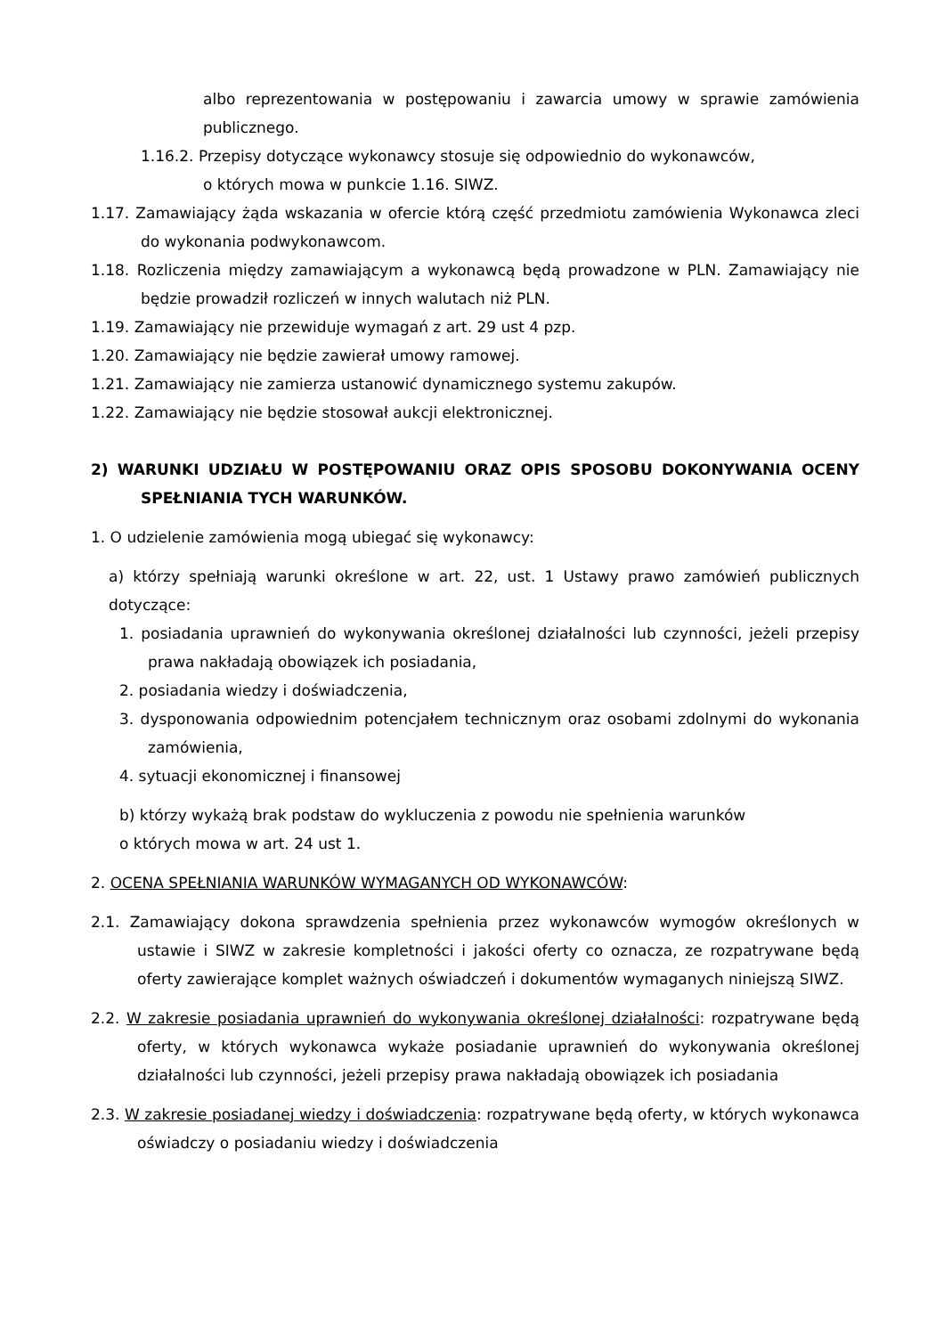albo reprezentowania w postępowaniu i zawarcia umowy w sprawie zamówienia publicznego.
1.16.2. Przepisy dotyczące wykonawcy stosuje się odpowiednio do wykonawców,
o których mowa w punkcie 1.16. SIWZ.
1.17. Zamawiający żąda wskazania w ofercie którą część przedmiotu zamówienia Wykonawca zleci do wykonania podwykonawcom.
1.18. Rozliczenia między zamawiającym a wykonawcą będą prowadzone w PLN. Zamawiający nie będzie prowadził rozliczeń w innych walutach niż PLN.
1.19. Zamawiający nie przewiduje wymagań z art. 29 ust 4 pzp.
1.20. Zamawiający nie będzie zawierał umowy ramowej.
1.21. Zamawiający nie zamierza ustanowić dynamicznego systemu zakupów.
1.22. Zamawiający nie będzie stosował aukcji elektronicznej.
2) WARUNKI UDZIAŁU W POSTĘPOWANIU ORAZ OPIS SPOSOBU DOKONYWANIA OCENY SPEŁNIANIA TYCH WARUNKÓW.
1. O udzielenie zamówienia mogą ubiegać się wykonawcy:
a) którzy spełniają warunki określone w art. 22, ust. 1 Ustawy prawo zamówień publicznych dotyczące:
1. posiadania uprawnień do wykonywania określonej działalności lub czynności, jeżeli przepisy prawa nakładają obowiązek ich posiadania,
2. posiadania wiedzy i doświadczenia,
3. dysponowania odpowiednim potencjałem technicznym oraz osobami zdolnymi do wykonania zamówienia,
4. sytuacji ekonomicznej i finansowej
b) którzy wykażą brak podstaw do wykluczenia z powodu nie spełnienia warunków
o których mowa w art. 24 ust 1.
2. OCENA SPEŁNIANIA WARUNKÓW WYMAGANYCH OD WYKONAWCÓW:
2.1. Zamawiający dokona sprawdzenia spełnienia przez wykonawców wymogów określonych w ustawie i SIWZ w zakresie kompletności i jakości oferty co oznacza, ze rozpatrywane będą oferty zawierające komplet ważnych oświadczeń i dokumentów wymaganych niniejszą SIWZ.
2.2. W zakresie posiadania uprawnień do wykonywania określonej działalności: rozpatrywane będą oferty, w których wykonawca wykaże posiadanie uprawnień do wykonywania określonej działalności lub czynności, jeżeli przepisy prawa nakładają obowiązek ich posiadania
2.3. W zakresie posiadanej wiedzy i doświadczenia: rozpatrywane będą oferty, w których wykonawca oświadczy o posiadaniu wiedzy i doświadczenia